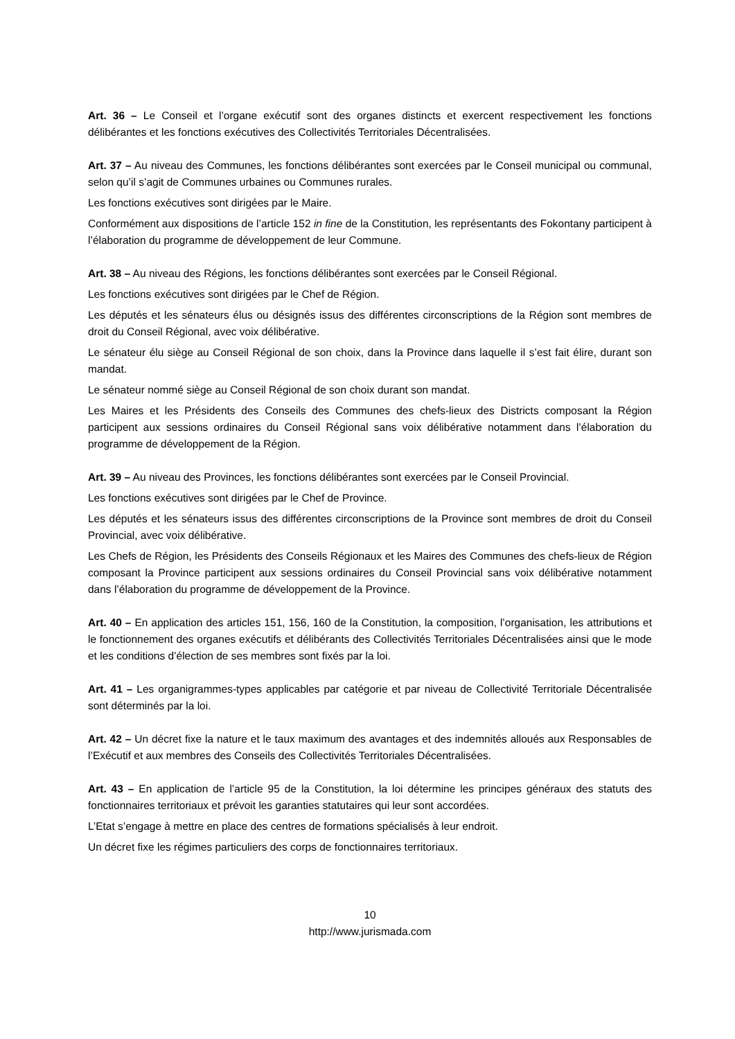Art. 36 – Le Conseil et l’organe exécutif sont des organes distincts et exercent respectivement les fonctions délibérantes et les fonctions exécutives des Collectivités Territoriales Décentralisées.
Art. 37 – Au niveau des Communes, les fonctions délibérantes sont exercées par le Conseil municipal ou communal, selon qu’il s’agit de Communes urbaines ou Communes rurales.
Les fonctions exécutives sont dirigées par le Maire.
Conformément aux dispositions de l’article 152 in fine de la Constitution, les représentants des Fokontany participent à l’élaboration du programme de développement de leur Commune.
Art. 38 – Au niveau des Régions, les fonctions délibérantes sont exercées par le Conseil Régional.
Les fonctions exécutives sont dirigées par le Chef de Région.
Les députés et les sénateurs élus ou désignés issus des différentes circonscriptions de la Région sont membres de droit du Conseil Régional, avec voix délibérative.
Le sénateur élu siège au Conseil Régional de son choix, dans la Province dans laquelle il s’est fait élire, durant son mandat.
Le sénateur nommé siège au Conseil Régional de son choix durant son mandat.
Les Maires et les Présidents des Conseils des Communes des chefs-lieux des Districts composant la Région participent aux sessions ordinaires du Conseil Régional sans voix délibérative notamment dans l’élaboration du programme de développement de la Région.
Art. 39 – Au niveau des Provinces, les fonctions délibérantes sont exercées par le Conseil Provincial.
Les fonctions exécutives sont dirigées par le Chef de Province.
Les députés et les sénateurs issus des différentes circonscriptions de la Province sont membres de droit du Conseil Provincial, avec voix délibérative.
Les Chefs de Région, les Présidents des Conseils Régionaux et les Maires des Communes des chefs-lieux de Région composant la Province participent aux sessions ordinaires du Conseil Provincial sans voix délibérative notamment dans l’élaboration du programme de développement de la Province.
Art. 40 – En application des articles 151, 156, 160 de la Constitution, la composition, l’organisation, les attributions et le fonctionnement des organes exécutifs et délibérants des Collectivités Territoriales Décentralisées ainsi que le mode et les conditions d’élection de ses membres sont fixés par la loi.
Art. 41 – Les organigrammes-types applicables par catégorie et par niveau de Collectivité Territoriale Décentralisée sont déterminés par la loi.
Art. 42 – Un décret fixe la nature et le taux maximum des avantages et des indemnités alloués aux Responsables de l’Exécutif et aux membres des Conseils des Collectivités Territoriales Décentralisées.
Art. 43 – En application de l’article 95 de la Constitution, la loi détermine les principes généraux des statuts des fonctionnaires territoriaux et prévoit les garanties statutaires qui leur sont accordées.
L’Etat s’engage à mettre en place des centres de formations spécialisés à leur endroit.
Un décret fixe les régimes particuliers des corps de fonctionnaires territoriaux.
10
http://www.jurismada.com